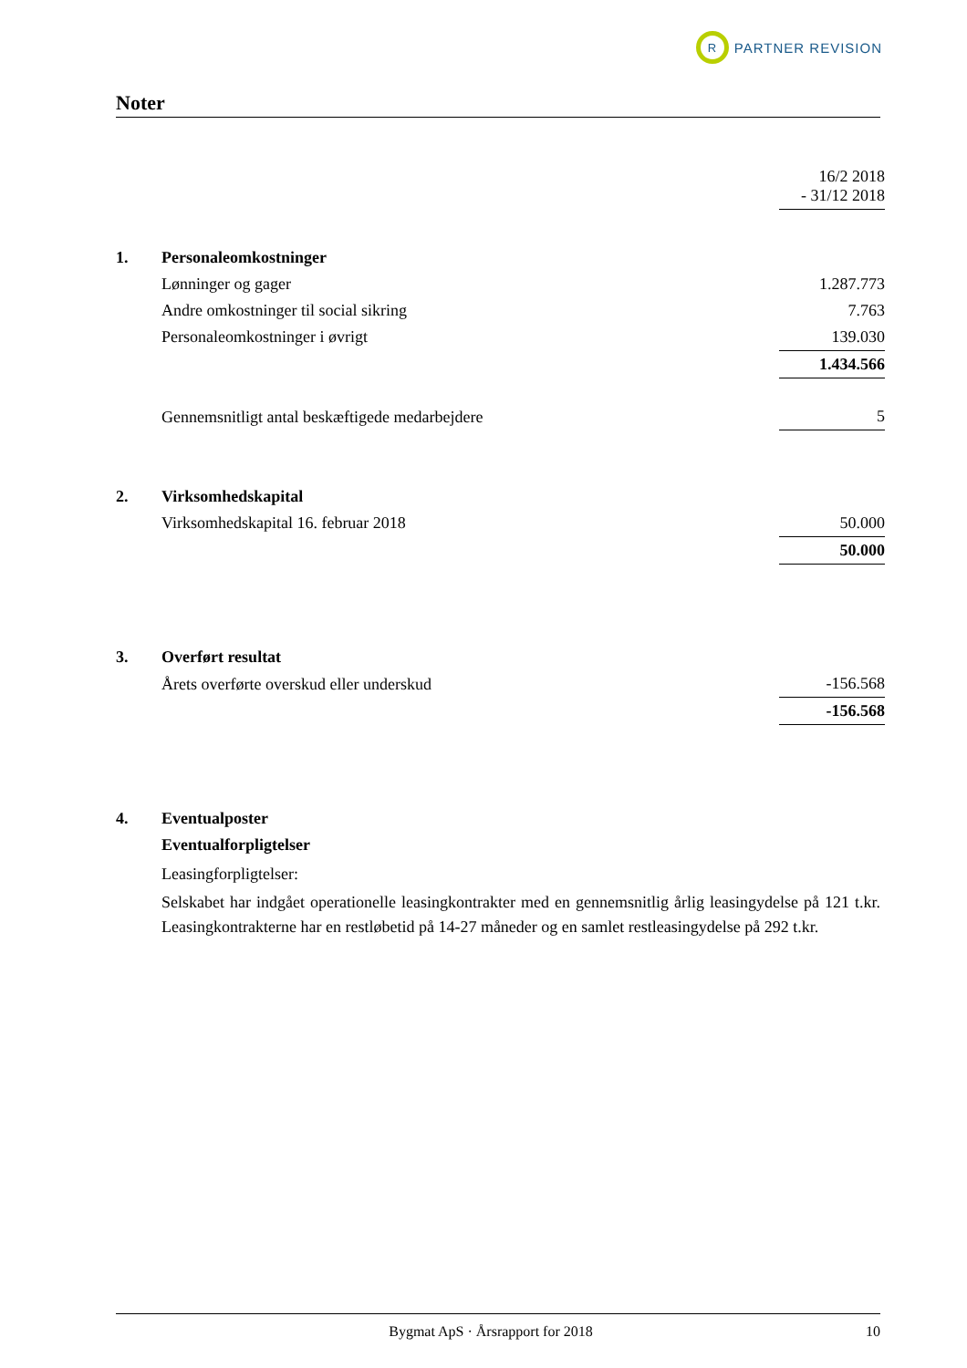R
PARTNER REVISION
Noter
| | | 16/2 2018 - 31/12 2018 |
| 1. | Personaleomkostninger | |
| | Lønninger og gager | 1.287.773 |
| | Andre omkostninger til social sikring | 7.763 |
| | Personaleomkostninger i øvrigt | 139.030 |
| | | 1.434.566 |
| | Gennemsnitligt antal beskæftigede medarbejdere | 5 |
| 2. | Virksomhedskapital | |
| | Virksomhedskapital 16. februar 2018 | 50.000 |
| | | 50.000 |
| 3. | Overført resultat | |
| | Årets overførte overskud eller underskud | -156.568 |
| | | -156.568 |
| 4. | Eventualposter | |
| | Eventualforpligtelser | |
Leasingforpligtelser:
Selskabet har indgået operationelle leasingkontrakter med en gennemsnitlig årlig leasingydelse på 121 t.kr. Leasingkontrakterne har en restløbetid på 14-27 måneder og en samlet restleasingydelse på 292 t.kr.
Bygmat ApS · Årsrapport for 2018 10